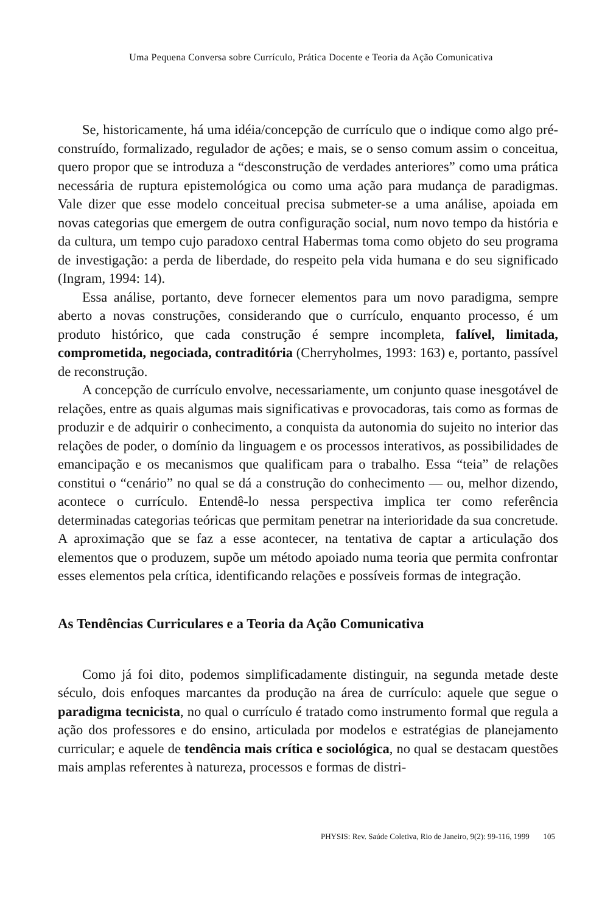Uma Pequena Conversa sobre Currículo, Prática Docente e Teoria da Ação Comunicativa
Se, historicamente, há uma idéia/concepção de currículo que o indique como algo pré-construído, formalizado, regulador de ações; e mais, se o senso comum assim o conceitua, quero propor que se introduza a “desconstrução de verdades anteriores” como uma prática necessária de ruptura epistemológica ou como uma ação para mudança de paradigmas. Vale dizer que esse modelo conceitual precisa submeter-se a uma análise, apoiada em novas categorias que emergem de outra configuração social, num novo tempo da história e da cultura, um tempo cujo paradoxo central Habermas toma como objeto do seu programa de investigação: a perda de liberdade, do respeito pela vida humana e do seu significado (Ingram, 1994: 14).
Essa análise, portanto, deve fornecer elementos para um novo paradigma, sempre aberto a novas construções, considerando que o currículo, enquanto processo, é um produto histórico, que cada construção é sempre incompleta, falível, limitada, comprometida, negociada, contraditória (Cherryholmes, 1993: 163) e, portanto, passível de reconstrução.
A concepção de currículo envolve, necessariamente, um conjunto quase inesgotável de relações, entre as quais algumas mais significativas e provocadoras, tais como as formas de produzir e de adquirir o conhecimento, a conquista da autonomia do sujeito no interior das relações de poder, o domínio da linguagem e os processos interativos, as possibilidades de emancipação e os mecanismos que qualificam para o trabalho. Essa “teia” de relações constitui o “cenário” no qual se dá a construção do conhecimento — ou, melhor dizendo, acontece o currículo. Entendê-lo nessa perspectiva implica ter como referência determinadas categorias teóricas que permitam penetrar na interioridade da sua concretude. A aproximação que se faz a esse acontecer, na tentativa de captar a articulação dos elementos que o produzem, supõe um método apoiado numa teoria que permita confrontar esses elementos pela crítica, identificando relações e possíveis formas de integração.
As Tendências Curriculares e a Teoria da Ação Comunicativa
Como já foi dito, podemos simplificadamente distinguir, na segunda metade deste século, dois enfoques marcantes da produção na área de currículo: aquele que segue o paradigma tecnicista, no qual o currículo é tratado como instrumento formal que regula a ação dos professores e do ensino, articulada por modelos e estratégias de planejamento curricular; e aquele de tendência mais crítica e sociológica, no qual se destacam questões mais amplas referentes à natureza, processos e formas de distri-
PHYSIS: Rev. Saúde Coletiva, Rio de Janeiro, 9(2): 99-116, 1999 105